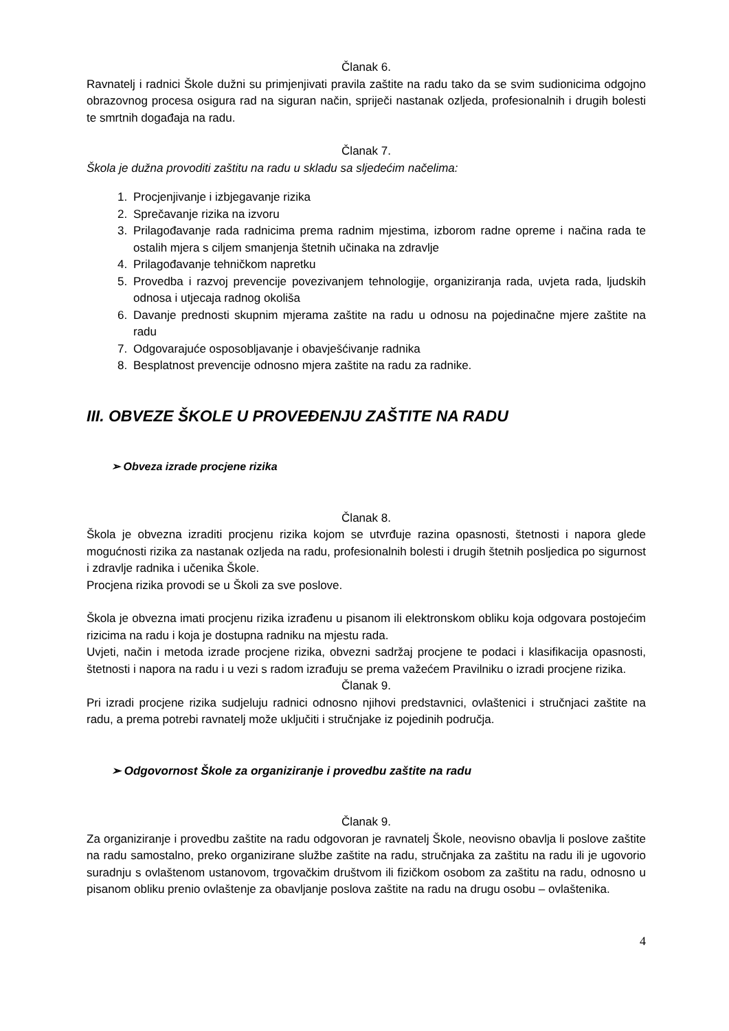Članak 6.
Ravnatelj i radnici Škole dužni su primjenjivati pravila zaštite na radu tako da se svim sudionicima odgojno obrazovnog procesa osigura rad na siguran način, spriječi nastanak ozljeda, profesionalnih i drugih bolesti te smrtnih događaja na radu.
Članak 7.
Škola je dužna provoditi zaštitu na radu u skladu sa sljedećim načelima:
1. Procjenjivanje i izbjegavanje rizika
2. Sprečavanje rizika na izvoru
3. Prilagođavanje rada radnicima prema radnim mjestima, izborom radne opreme i načina rada te ostalih mjera s ciljem smanjenja štetnih učinaka na zdravlje
4. Prilagođavanje tehničkom napretku
5. Provedba i razvoj prevencije povezivanjem tehnologije, organiziranja rada, uvjeta rada, ljudskih odnosa i utjecaja radnog okoliša
6. Davanje prednosti skupnim mjerama zaštite na radu u odnosu na pojedinačne mjere zaštite na radu
7. Odgovarajuće osposobljavanje i obavješćivanje radnika
8. Besplatnost prevencije odnosno mjera zaštite na radu za radnike.
III. OBVEZE ŠKOLE U PROVEĐENJU ZAŠTITE NA RADU
➢ Obveza izrade procjene rizika
Članak 8.
Škola je obvezna izraditi procjenu rizika kojom se utvrđuje razina opasnosti, štetnosti i napora glede mogućnosti rizika za nastanak ozljeda na radu, profesionalnih bolesti i drugih štetnih posljedica po sigurnost i zdravlje radnika i učenika Škole.
Procjena rizika provodi se u Školi za sve poslove.
Škola je obvezna imati procjenu rizika izrađenu u pisanom ili elektronskom obliku koja odgovara postojećim rizicima na radu i koja je dostupna radniku na mjestu rada.
Uvjeti, način i metoda izrade procjene rizika, obvezni sadržaj procjene te podaci i klasifikacija opasnosti, štetnosti i napora na radu i u vezi s radom izrađuju se prema važećem Pravilniku o izradi procjene rizika.
Članak 9.
Pri izradi procjene rizika sudjeluju radnici odnosno njihovi predstavnici, ovlaštenici i stručnjaci zaštite na radu, a prema potrebi ravnatelj može uključiti i stručnjake iz pojedinih područja.
➢ Odgovornost Škole za organiziranje i provedbu zaštite na radu
Članak 9.
Za organiziranje i provedbu zaštite na radu odgovoran je ravnatelj Škole, neovisno obavlja li poslove zaštite na radu samostalno, preko organizirane službe zaštite na radu, stručnjaka za zaštitu na radu ili je ugovorio suradnju s ovlaštenom ustanovom, trgovačkim društvom ili fizičkom osobom za zaštitu na radu, odnosno u pisanom obliku prenio ovlaštenje za obavljanje poslova zaštite na radu na drugu osobu – ovlaštenika.
4